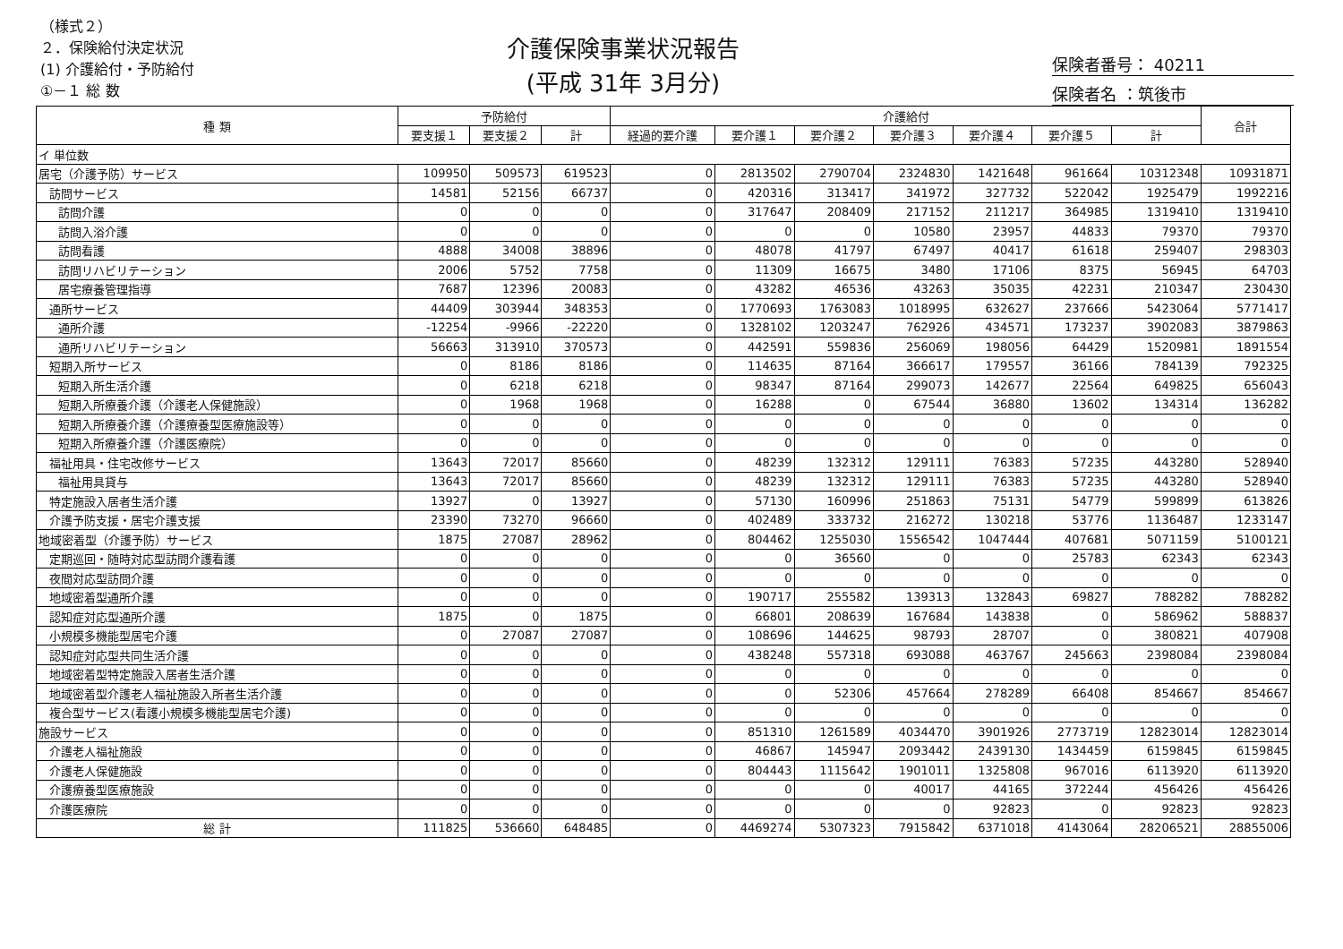（様式２）
２．保険給付決定状況
(1) 介護給付・予防給付
①－１ 総 数
介護保険事業状況報告
(平成 31年 3月分)
保険者番号： 40211
保険者名 ：筑後市
| 種 類 | 予防給付 | | | 介護給付 | | | | | | | 合計 |
| --- | --- | --- | --- | --- | --- | --- | --- | --- | --- | --- | --- |
| | 要支援１ | 要支援２ | 計 | 経過的要介護 | 要介護１ | 要介護２ | 要介護３ | 要介護４ | 要介護５ | 計 | |
| イ 単位数 | | | | | | | | | | | |
| 居宅（介護予防）サービス | 109950 | 509573 | 619523 | 0 | 2813502 | 2790704 | 2324830 | 1421648 | 961664 | 10312348 | 10931871 |
| 訪問サービス | 14581 | 52156 | 66737 | 0 | 420316 | 313417 | 341972 | 327732 | 522042 | 1925479 | 1992216 |
| 訪問介護 | 0 | 0 | 0 | 0 | 317647 | 208409 | 217152 | 211217 | 364985 | 1319410 | 1319410 |
| 訪問入浴介護 | 0 | 0 | 0 | 0 | 0 | 0 | 10580 | 23957 | 44833 | 79370 | 79370 |
| 訪問看護 | 4888 | 34008 | 38896 | 0 | 48078 | 41797 | 67497 | 40417 | 61618 | 259407 | 298303 |
| 訪問リハビリテーション | 2006 | 5752 | 7758 | 0 | 11309 | 16675 | 3480 | 17106 | 8375 | 56945 | 64703 |
| 居宅療養管理指導 | 7687 | 12396 | 20083 | 0 | 43282 | 46536 | 43263 | 35035 | 42231 | 210347 | 230430 |
| 通所サービス | 44409 | 303944 | 348353 | 0 | 1770693 | 1763083 | 1018995 | 632627 | 237666 | 5423064 | 5771417 |
| 通所介護 | -12254 | -9966 | -22220 | 0 | 1328102 | 1203247 | 762926 | 434571 | 173237 | 3902083 | 3879863 |
| 通所リハビリテーション | 56663 | 313910 | 370573 | 0 | 442591 | 559836 | 256069 | 198056 | 64429 | 1520981 | 1891554 |
| 短期入所サービス | 0 | 8186 | 8186 | 0 | 114635 | 87164 | 366617 | 179557 | 36166 | 784139 | 792325 |
| 短期入所生活介護 | 0 | 6218 | 6218 | 0 | 98347 | 87164 | 299073 | 142677 | 22564 | 649825 | 656043 |
| 短期入所療養介護（介護老人保健施設） | 0 | 1968 | 1968 | 0 | 16288 | 0 | 67544 | 36880 | 13602 | 134314 | 136282 |
| 短期入所療養介護（介護療養型医療施設等） | 0 | 0 | 0 | 0 | 0 | 0 | 0 | 0 | 0 | 0 | 0 |
| 短期入所療養介護（介護医療院） | 0 | 0 | 0 | 0 | 0 | 0 | 0 | 0 | 0 | 0 | 0 |
| 福祉用具・住宅改修サービス | 13643 | 72017 | 85660 | 0 | 48239 | 132312 | 129111 | 76383 | 57235 | 443280 | 528940 |
| 福祉用具貸与 | 13643 | 72017 | 85660 | 0 | 48239 | 132312 | 129111 | 76383 | 57235 | 443280 | 528940 |
| 特定施設入居者生活介護 | 13927 | 0 | 13927 | 0 | 57130 | 160996 | 251863 | 75131 | 54779 | 599899 | 613826 |
| 介護予防支援・居宅介護支援 | 23390 | 73270 | 96660 | 0 | 402489 | 333732 | 216272 | 130218 | 53776 | 1136487 | 1233147 |
| 地域密着型（介護予防）サービス | 1875 | 27087 | 28962 | 0 | 804462 | 1255030 | 1556542 | 1047444 | 407681 | 5071159 | 5100121 |
| 定期巡回・随時対応型訪問介護看護 | 0 | 0 | 0 | 0 | 0 | 36560 | 0 | 0 | 25783 | 62343 | 62343 |
| 夜間対応型訪問介護 | 0 | 0 | 0 | 0 | 0 | 0 | 0 | 0 | 0 | 0 | 0 |
| 地域密着型通所介護 | 0 | 0 | 0 | 0 | 190717 | 255582 | 139313 | 132843 | 69827 | 788282 | 788282 |
| 認知症対応型通所介護 | 1875 | 0 | 1875 | 0 | 66801 | 208639 | 167684 | 143838 | 0 | 586962 | 588837 |
| 小規模多機能型居宅介護 | 0 | 27087 | 27087 | 0 | 108696 | 144625 | 98793 | 28707 | 0 | 380821 | 407908 |
| 認知症対応型共同生活介護 | 0 | 0 | 0 | 0 | 438248 | 557318 | 693088 | 463767 | 245663 | 2398084 | 2398084 |
| 地域密着型特定施設入居者生活介護 | 0 | 0 | 0 | 0 | 0 | 0 | 0 | 0 | 0 | 0 | 0 |
| 地域密着型介護老人福祉施設入所者生活介護 | 0 | 0 | 0 | 0 | 0 | 52306 | 457664 | 278289 | 66408 | 854667 | 854667 |
| 複合型サービス(看護小規模多機能型居宅介護) | 0 | 0 | 0 | 0 | 0 | 0 | 0 | 0 | 0 | 0 | 0 |
| 施設サービス | 0 | 0 | 0 | 0 | 851310 | 1261589 | 4034470 | 3901926 | 2773719 | 12823014 | 12823014 |
| 介護老人福祉施設 | 0 | 0 | 0 | 0 | 46867 | 145947 | 2093442 | 2439130 | 1434459 | 6159845 | 6159845 |
| 介護老人保健施設 | 0 | 0 | 0 | 0 | 804443 | 1115642 | 1901011 | 1325808 | 967016 | 6113920 | 6113920 |
| 介護療養型医療施設 | 0 | 0 | 0 | 0 | 0 | 0 | 40017 | 44165 | 372244 | 456426 | 456426 |
| 介護医療院 | 0 | 0 | 0 | 0 | 0 | 0 | 0 | 92823 | 0 | 92823 | 92823 |
| 総 計 | 111825 | 536660 | 648485 | 0 | 4469274 | 5307323 | 7915842 | 6371018 | 4143064 | 28206521 | 28855006 |